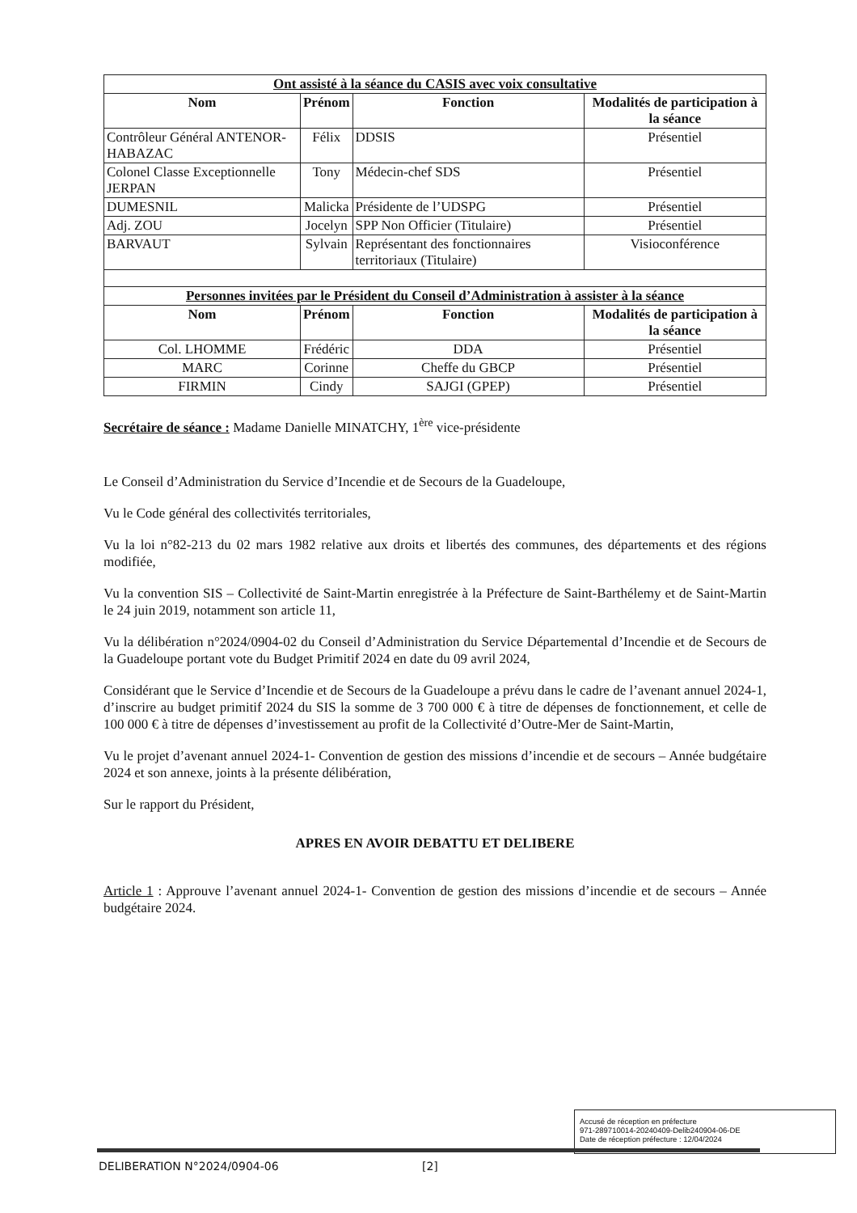| Ont assisté à la séance du CASIS avec voix consultative | | | |
| Nom | Prénom | Fonction | Modalités de participation à la séance |
| Contrôleur Général ANTENOR-HABAZAC | Félix | DDSIS | Présentiel |
| Colonel Classe Exceptionnelle JERPAN | Tony | Médecin-chef SDS | Présentiel |
| DUMESNIL | Malicka | Présidente de l’UDSPG | Présentiel |
| Adj. ZOU | Jocelyn | SPP Non Officier (Titulaire) | Présentiel |
| BARVAUT | Sylvain | Représentant des fonctionnaires territoriaux (Titulaire) | Visioconférence |
| Personnes invitées par le Président du Conseil d’Administration à assister à la séance | | | |
| Nom | Prénom | Fonction | Modalités de participation à la séance |
| Col. LHOMME | Frédéric | DDA | Présentiel |
| MARC | Corinne | Cheffe du GBCP | Présentiel |
| FIRMIN | Cindy | SAJGI (GPEP) | Présentiel |
Secrétaire de séance : Madame Danielle MINATCHY, 1<sup>ère</sup> vice-présidente
Le Conseil d’Administration du Service d’Incendie et de Secours de la Guadeloupe,
Vu le Code général des collectivités territoriales,
Vu la loi n°82-213 du 02 mars 1982 relative aux droits et libertés des communes, des départements et des régions modifiée,
Vu la convention SIS – Collectivité de Saint-Martin enregistrée à la Préfecture de Saint-Barthélemy et de Saint-Martin le 24 juin 2019, notamment son article 11,
Vu la délibération n°2024/0904-02 du Conseil d’Administration du Service Départemental d’Incendie et de Secours de la Guadeloupe portant vote du Budget Primitif 2024 en date du 09 avril 2024,
Considérant que le Service d’Incendie et de Secours de la Guadeloupe a prévu dans le cadre de l’avenant annuel 2024-1, d’inscrire au budget primitif 2024 du SIS la somme de 3 700 000 € à titre de dépenses de fonctionnement, et celle de 100 000 € à titre de dépenses d’investissement au profit de la Collectivité d’Outre-Mer de Saint-Martin,
Vu le projet d’avenant annuel 2024-1- Convention de gestion des missions d’incendie et de secours – Année budgétaire 2024 et son annexe, joints à la présente délibération,
Sur le rapport du Président,
APRES EN AVOIR DEBATTU ET DELIBERE
Article 1 : Approuve l’avenant annuel 2024-1- Convention de gestion des missions d’incendie et de secours – Année budgétaire 2024.
Accusé de réception en préfecture
971-289710014-20240409-Delib240904-06-DE
Date de réception préfecture : 12/04/2024
DELIBERATION N°2024/0904-06 [2]